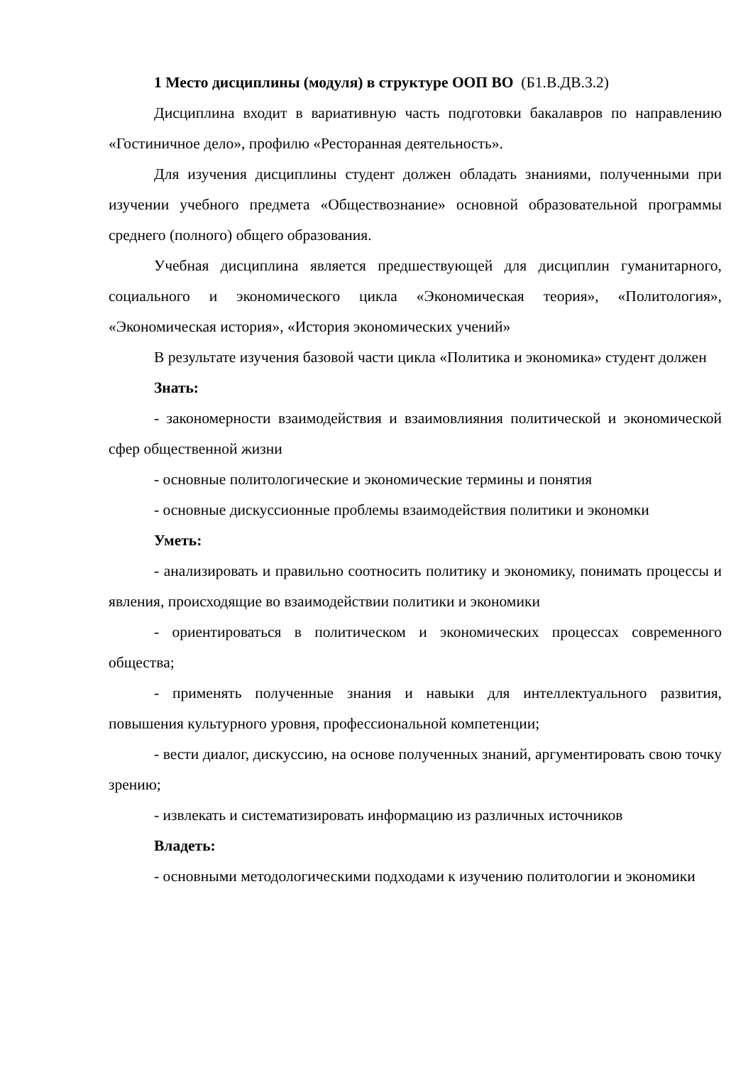1 Место дисциплины (модуля) в структуре ООП ВО (Б1.В.ДВ.3.2)
Дисциплина входит в вариативную часть подготовки бакалавров по направлению «Гостиничное дело», профилю «Ресторанная деятельность».
Для изучения дисциплины студент должен обладать знаниями, полученными при изучении учебного предмета «Обществознание» основной образовательной программы среднего (полного) общего образования.
Учебная дисциплина является предшествующей для дисциплин гуманитарного, социального и экономического цикла «Экономическая теория», «Политология», «Экономическая история», «История экономических учений»
В результате изучения базовой части цикла «Политика и экономика» студент должен
Знать:
- закономерности взаимодействия и взаимовлияния политической и экономической сфер общественной жизни
- основные политологические и экономические термины и понятия
- основные дискуссионные проблемы взаимодействия политики и экономки
Уметь:
- анализировать и правильно соотносить политику и экономику, понимать процессы и явления, происходящие во взаимодействии политики и экономики
- ориентироваться в политическом и экономических процессах современного общества;
- применять полученные знания и навыки для интеллектуального развития, повышения культурного уровня, профессиональной компетенции;
- вести диалог, дискуссию, на основе полученных знаний, аргументировать свою точку зрению;
- извлекать и систематизировать информацию из различных источников
Владеть:
- основными методологическими подходами к изучению политологии и экономики